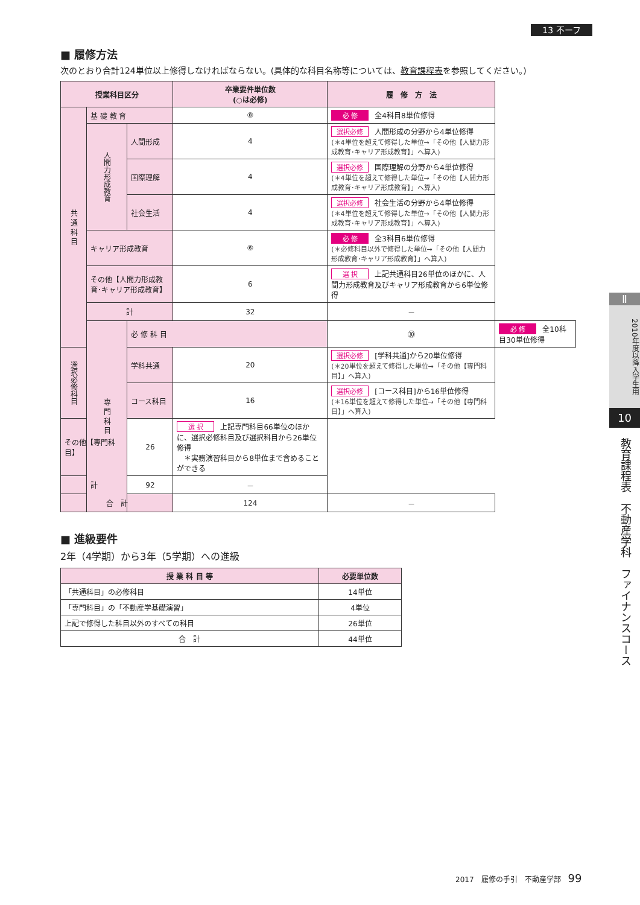13 不ーフ
■ 履修方法
次のとおり合計124単位以上修得しなければならない。(具体的な科目名称等については、教育課程表を参照してください。)
| 授業科目区分 | | | 卒業要件単位数 (○は必修) | 履 修 方 法 | |
| --- | --- | --- | --- | --- | --- |
| 共 通 科 目 | 基 礎 教 育 | | ⑧ | 必 修 全4科目8単位修得 | |
| | 人間力形成教育 | 人間形成 | 4 | 選択必修 人間形成の分野から4単位修得 (＊4単位を超えて修得した単位→「その他【人間力形成教育･キャリア形成教育】」へ算入) | |
| | | 国際理解 | 4 | 選択必修 国際理解の分野から4単位修得 (＊4単位を超えて修得した単位→「その他【人間力形成教育･キャリア形成教育】」へ算入) | |
| | | 社会生活 | 4 | 選択必修 社会生活の分野から4単位修得 (＊4単位を超えて修得した単位→「その他【人間力形成教育･キャリア形成教育】」へ算入) | |
| | キャリア形成教育 | | ⑥ | 必 修 全3科目6単位修得 (＊必修科目以外で修得した単位→「その他【人間力形成教育･キャリア形成教育】」へ算入) | |
| | その他【人間力形成教育･キャリア形成教育】 | | 6 | 選 択 上記共通科目26単位のほかに、人間力形成教育及びキャリア形成教育から6単位修得 | |
| | 計 | | 32 | － | |
| | 専 門 科 目 | 必 修 科 目 | | ㉚ | 必 修 全10科目30単位修得 |
| 選択必修科目 | | 学科共通 | 20 | 選択必修 [学科共通]から20単位修得 (＊20単位を超えて修得した単位→「その他【専門科目】」へ算入) | |
| | | コース科目 | 16 | 選択必修 [コース科目]から16単位修得 (＊16単位を超えて修得した単位→「その他【専門科目】」へ算入) | |
| その他【専門科目】 | | 26 | 選 択 上記専門科目66単位のほかに、選択必修科目及び選択科目から26単位修得 ＊実務演習科目から8単位まで含めることができる | | |
| 計 | | 92 | － | | |
| 合 計 | | | 124 | － | |
■ 進級要件
2年（4学期）から3年（5学期）への進級
| 授 業 科 目 等 | 必要単位数 |
| --- | --- |
| 「共通科目」の必修科目 | 14単位 |
| 「専門科目」の「不動産学基礎演習」 | 4単位 |
| 上記で修得した科目以外のすべての科目 | 26単位 |
| 合 計 | 44単位 |
Ⅱ
2010年度以降入学生用
10
教育課程表　不動産学科　ファイナンスコース
2017　履修の手引　不動産学部　99